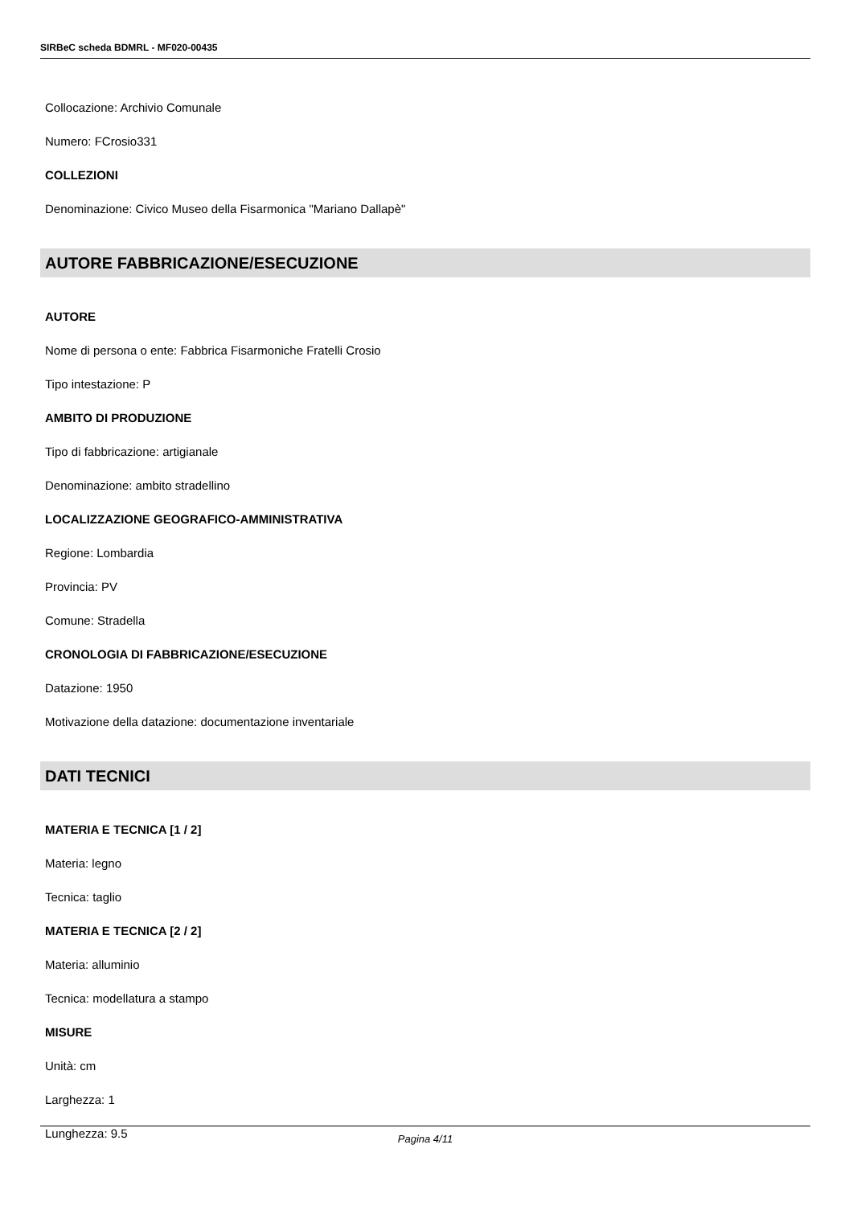SIRBeC scheda BDMRL - MF020-00435
Collocazione: Archivio Comunale
Numero: FCrosio331
COLLEZIONI
Denominazione: Civico Museo della Fisarmonica "Mariano Dallapè"
AUTORE FABBRICAZIONE/ESECUZIONE
AUTORE
Nome di persona o ente: Fabbrica Fisarmoniche Fratelli Crosio
Tipo intestazione: P
AMBITO DI PRODUZIONE
Tipo di fabbricazione: artigianale
Denominazione: ambito stradellino
LOCALIZZAZIONE GEOGRAFICO-AMMINISTRATIVA
Regione: Lombardia
Provincia: PV
Comune: Stradella
CRONOLOGIA DI FABBRICAZIONE/ESECUZIONE
Datazione: 1950
Motivazione della datazione: documentazione inventariale
DATI TECNICI
MATERIA E TECNICA [1 / 2]
Materia: legno
Tecnica: taglio
MATERIA E TECNICA [2 / 2]
Materia: alluminio
Tecnica: modellatura a stampo
MISURE
Unità: cm
Larghezza: 1
Lunghezza: 9.5
Pagina 4/11